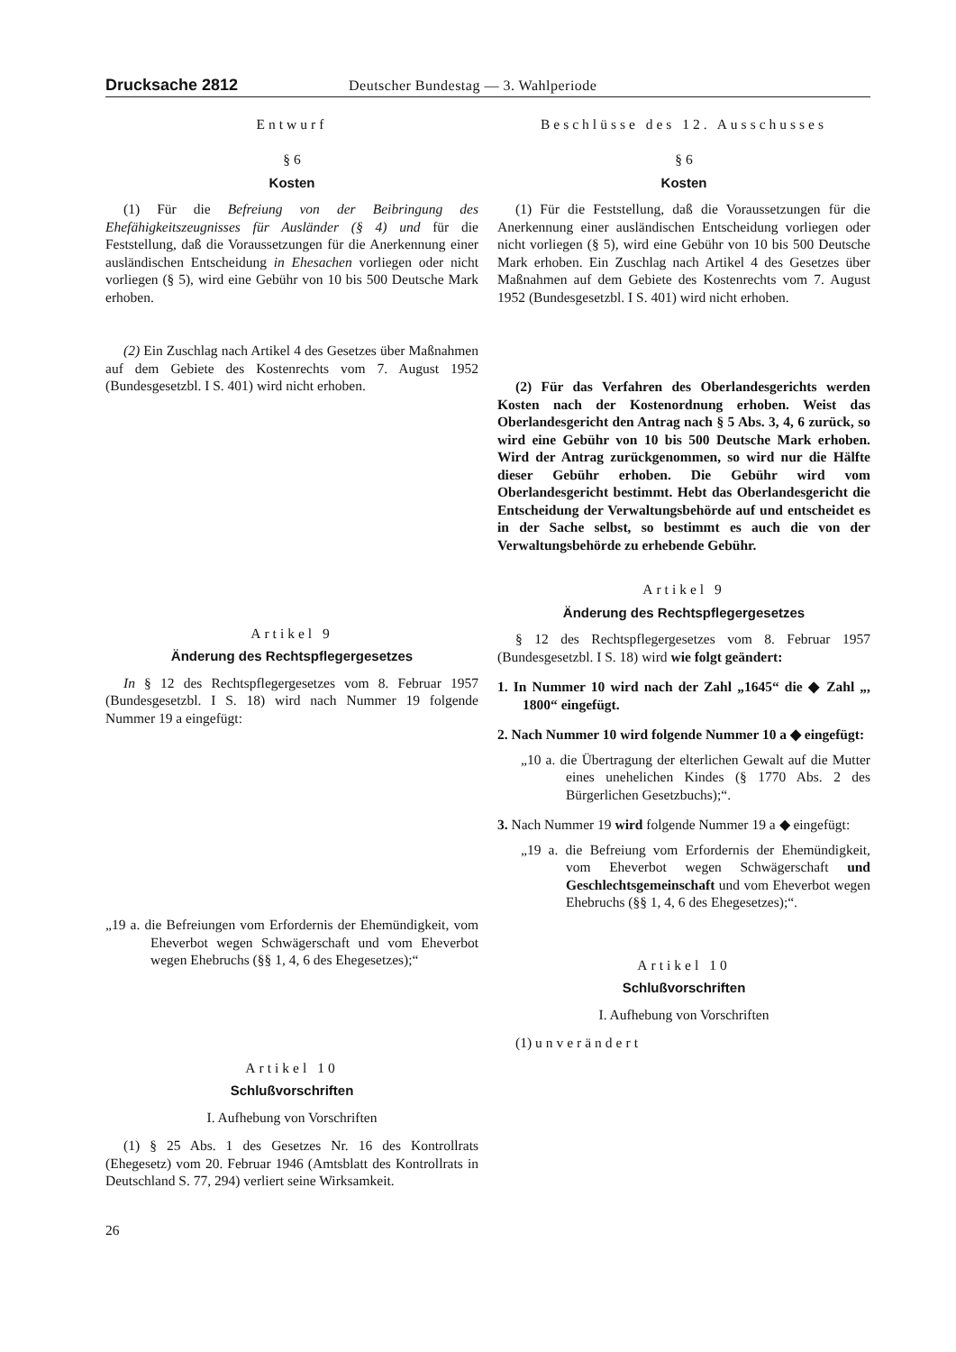Drucksache 2812 Deutscher Bundestag — 3. Wahlperiode
Entwurf
§ 6
Kosten
(1) Für die Befreiung von der Beibringung des Ehefähigkeitszeugnisses für Ausländer (§ 4) und für die Feststellung, daß die Voraussetzungen für die Anerkennung einer ausländischen Entscheidung in Ehesachen vorliegen oder nicht vorliegen (§ 5), wird eine Gebühr von 10 bis 500 Deutsche Mark erhoben.
(2) Ein Zuschlag nach Artikel 4 des Gesetzes über Maßnahmen auf dem Gebiete des Kostenrechts vom 7. August 1952 (Bundesgesetzbl. I S. 401) wird nicht erhoben.
Artikel 9
Änderung des Rechtspflegergesetzes
In § 12 des Rechtspflegergesetzes vom 8. Februar 1957 (Bundesgesetzbl. I S. 18) wird nach Nummer 19 folgende Nummer 19 a eingefügt:
„19 a. die Befreiungen vom Erfordernis der Ehemündigkeit, vom Eheverbot wegen Schwägerschaft und vom Eheverbot wegen Ehebruchs (§§ 1, 4, 6 des Ehegesetzes);“
Artikel 10
Schlußvorschriften
I. Aufhebung von Vorschriften
(1) § 25 Abs. 1 des Gesetzes Nr. 16 des Kontrollrats (Ehegesetz) vom 20. Februar 1946 (Amtsblatt des Kontrollrats in Deutschland S. 77, 294) verliert seine Wirksamkeit.
26
Beschlüsse des 12. Ausschusses
§ 6
Kosten
(1) Für die Feststellung, daß die Voraussetzungen für die Anerkennung einer ausländischen Entscheidung vorliegen oder nicht vorliegen (§ 5), wird eine Gebühr von 10 bis 500 Deutsche Mark erhoben. Ein Zuschlag nach Artikel 4 des Gesetzes über Maßnahmen auf dem Gebiete des Kostenrechts vom 7. August 1952 (Bundesgesetzbl. I S. 401) wird nicht erhoben.
(2) Für das Verfahren des Oberlandesgerichts werden Kosten nach der Kostenordnung erhoben. Weist das Oberlandesgericht den Antrag nach § 5 Abs. 3, 4, 6 zurück, so wird eine Gebühr von 10 bis 500 Deutsche Mark erhoben. Wird der Antrag zurückgenommen, so wird nur die Hälfte dieser Gebühr erhoben. Die Gebühr wird vom Oberlandesgericht bestimmt. Hebt das Oberlandesgericht die Entscheidung der Verwaltungsbehörde auf und entscheidet es in der Sache selbst, so bestimmt es auch die von der Verwaltungsbehörde zu erhebende Gebühr.
Artikel 9
Änderung des Rechtspflegergesetzes
§ 12 des Rechtspflegergesetzes vom 8. Februar 1957 (Bundesgesetzbl. I S. 18) wird wie folgt geändert:
1. In Nummer 10 wird nach der Zahl „1645“ die ◆ Zahl „, 1800“ eingefügt.
2. Nach Nummer 10 wird folgende Nummer 10 a ◆ eingefügt:
„10 a. die Übertragung der elterlichen Gewalt auf die Mutter eines unehelichen Kindes (§ 1770 Abs. 2 des Bürgerlichen Gesetzbuchs);“.
3. Nach Nummer 19 wird folgende Nummer 19 a ◆ eingefügt:
„19 a. die Befreiung vom Erfordernis der Ehemündigkeit, vom Eheverbot wegen Schwägerschaft und Geschlechtsgemeinschaft und vom Eheverbot wegen Ehebruchs (§§ 1, 4, 6 des Ehegesetzes);“.
Artikel 10
Schlußvorschriften
I. Aufhebung von Vorschriften
(1) unverändert